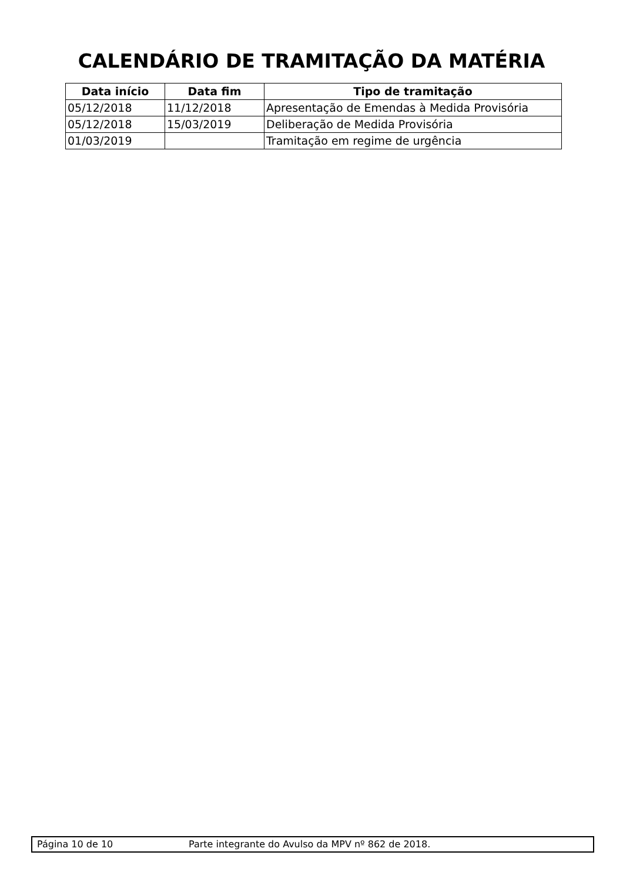CALENDÁRIO DE TRAMITAÇÃO DA MATÉRIA
| Data início | Data fim | Tipo de tramitação |
| --- | --- | --- |
| 05/12/2018 | 11/12/2018 | Apresentação de Emendas à Medida Provisória |
| 05/12/2018 | 15/03/2019 | Deliberação de Medida Provisória |
| 01/03/2019 | | Tramitação em regime de urgência |
Página 10 de 10 Parte integrante do Avulso da MPV nº 862 de 2018.